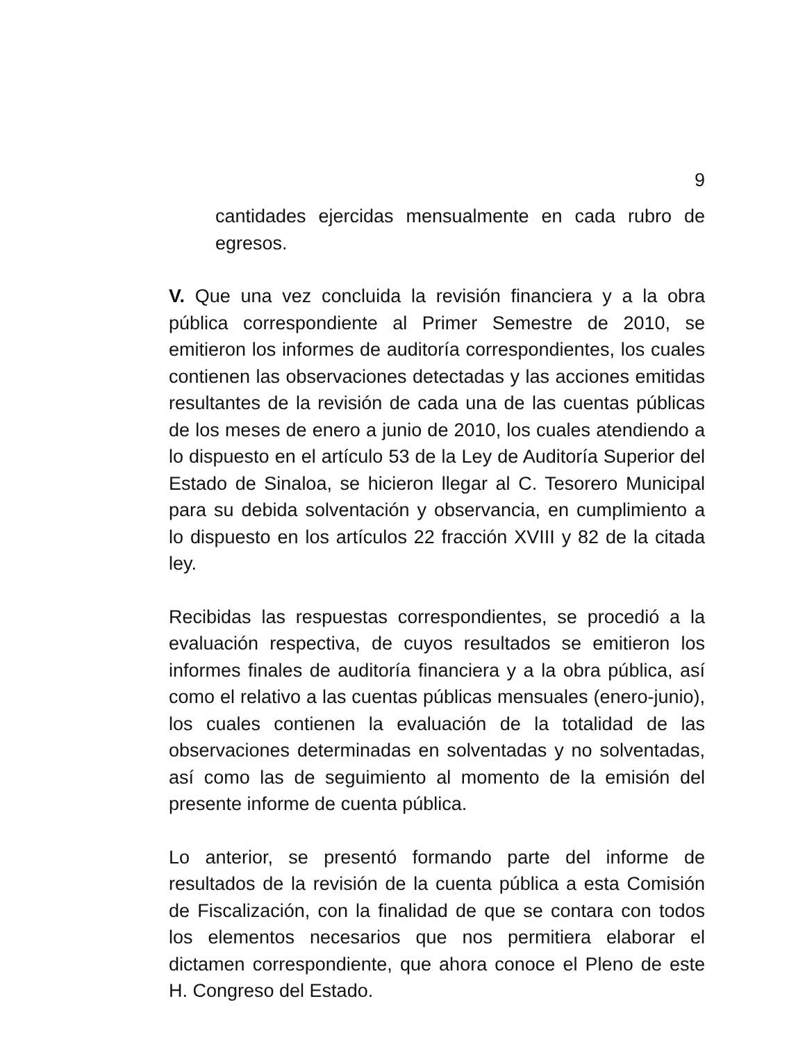9
cantidades ejercidas mensualmente en cada rubro de egresos.
V. Que una vez concluida la revisión financiera y a la obra pública correspondiente al Primer Semestre de 2010, se emitieron los informes de auditoría correspondientes, los cuales contienen las observaciones detectadas y las acciones emitidas resultantes de la revisión de cada una de las cuentas públicas de los meses de enero a junio de 2010, los cuales atendiendo a lo dispuesto en el artículo 53 de la Ley de Auditoría Superior del Estado de Sinaloa, se hicieron llegar al C. Tesorero Municipal para su debida solventación y observancia, en cumplimiento a lo dispuesto en los artículos 22 fracción XVIII y 82 de la citada ley.
Recibidas las respuestas correspondientes, se procedió a la evaluación respectiva, de cuyos resultados se emitieron los informes finales de auditoría financiera y a la obra pública, así como el relativo a las cuentas públicas mensuales (enero-junio), los cuales contienen la evaluación de la totalidad de las observaciones determinadas en solventadas y no solventadas, así como las de seguimiento al momento de la emisión del presente informe de cuenta pública.
Lo anterior, se presentó formando parte del informe de resultados de la revisión de la cuenta pública a esta Comisión de Fiscalización, con la finalidad de que se contara con todos los elementos necesarios que nos permitiera elaborar el dictamen correspondiente, que ahora conoce el Pleno de este H. Congreso del Estado.